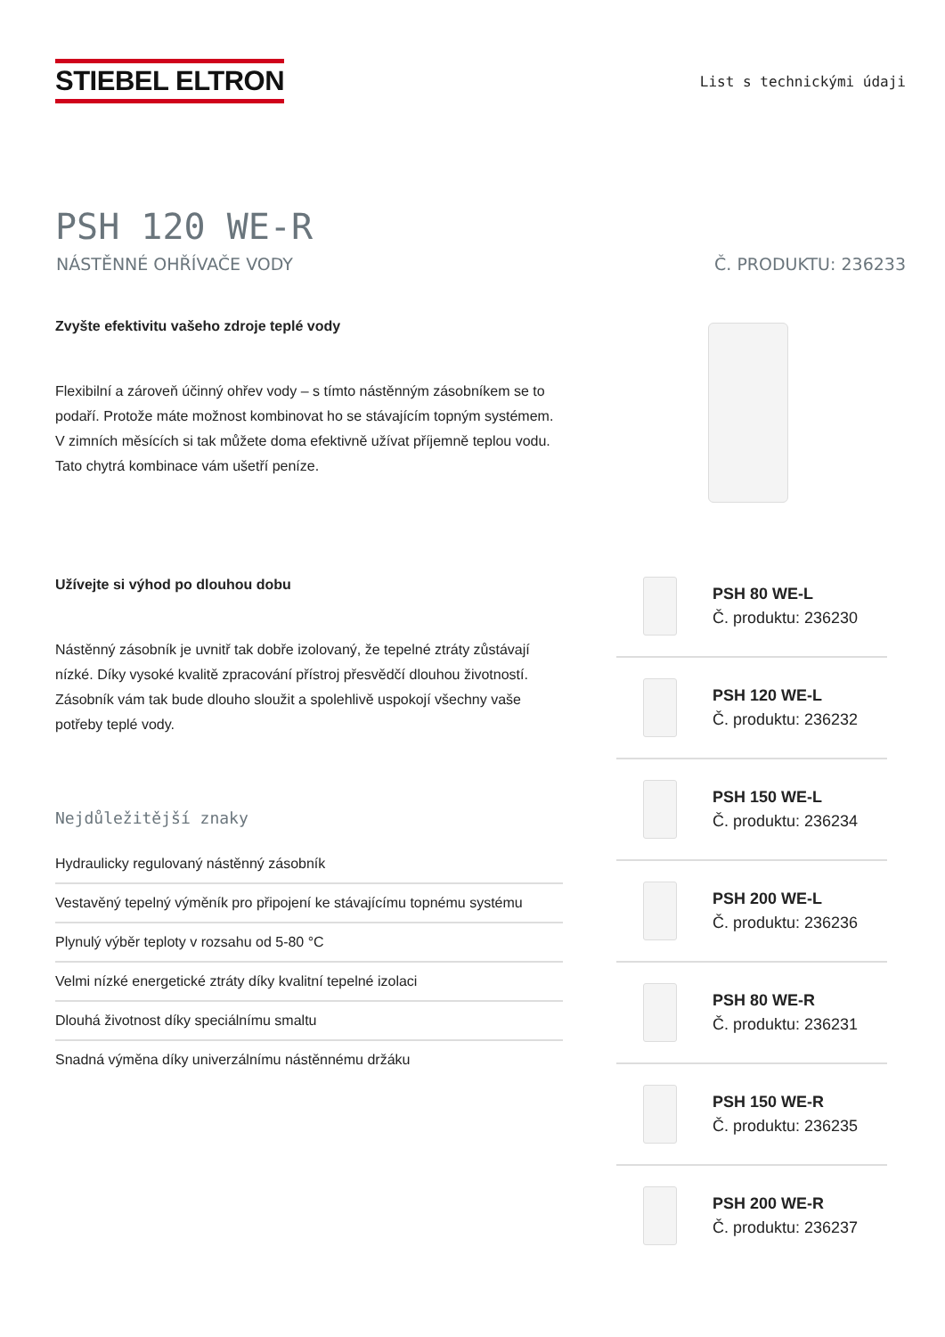STIEBEL ELTRON
List s technickými údaji
PSH 120 WE-R
NÁSTĚNNÉ OHŘÍVAČE VODY Č. PRODUKTU: 236233
Zvyšte efektivitu vašeho zdroje teplé vody
Flexibilní a zároveň účinný ohřev vody – s tímto nástěnným zásobníkem se to podaří. Protože máte možnost kombinovat ho se stávajícím topným systémem. V zimních měsících si tak můžete doma efektivně užívat příjemně teplou vodu. Tato chytrá kombinace vám ušetří peníze.
Užívejte si výhod po dlouhou dobu
Nástěnný zásobník je uvnitř tak dobře izolovaný, že tepelné ztráty zůstávají nízké. Díky vysoké kvalitě zpracování přístroj přesvědčí dlouhou životností. Zásobník vám tak bude dlouho sloužit a spolehlivě uspokojí všechny vaše potřeby teplé vody.
Nejdůležitější znaky
Hydraulicky regulovaný nástěnný zásobník
Vestavěný tepelný výměník pro připojení ke stávajícímu topnému systému
Plynulý výběr teploty v rozsahu od 5-80 °C
Velmi nízké energetické ztráty díky kvalitní tepelné izolaci
Dlouhá životnost díky speciálnímu smaltu
Snadná výměna díky univerzálnímu nástěnnému držáku
PSH 80 WE-L
Č. produktu: 236230
PSH 120 WE-L
Č. produktu: 236232
PSH 150 WE-L
Č. produktu: 236234
PSH 200 WE-L
Č. produktu: 236236
PSH 80 WE-R
Č. produktu: 236231
PSH 150 WE-R
Č. produktu: 236235
PSH 200 WE-R
Č. produktu: 236237